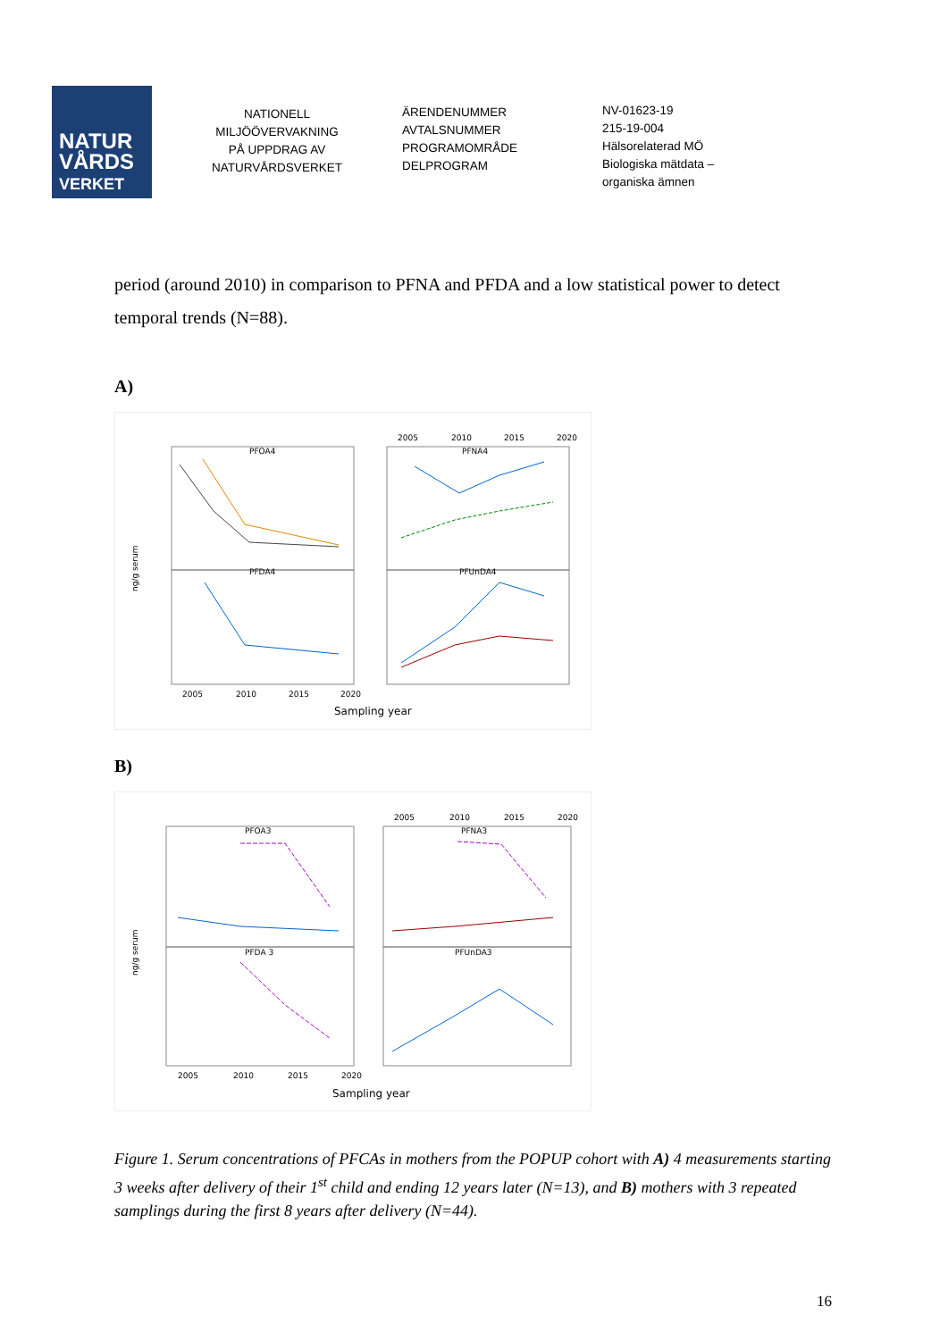NATUR
VÅRDS
VERKET
NATIONELL
MILJÖÖVERVAKNING
PÅ UPPDRAG AV
NATURVÅRDSVERKET
ÄRENDENUMMER
AVTALSNUMMER
PROGRAMOMRÅDE
DELPROGRAM
NV-01623-19
215-19-004
Hälsorelaterad MÖ
Biologiska mätdata –
organiska ämnen
period (around 2010) in comparison to PFNA and PFDA and a low statistical power to detect temporal trends (N=88).
A)
PFOA4
PFNA4
PFDA4
PFUnDA4
2005
2010
2015
2020
2005
2010
2015
2020
ng/g serum
Sampling year
B)
PFOA3
PFNA3
PFDA 3
PFUnDA3
2005
2010
2015
2020
2005
2010
2015
2020
ng/g serum
Sampling year
Figure 1. Serum concentrations of PFCAs in mothers from the POPUP cohort with A) 4 measurements starting 3 weeks after delivery of their 1<sup>st</sup> child and ending 12 years later (N=13), and B) mothers with 3 repeated samplings during the first 8 years after delivery (N=44).
16